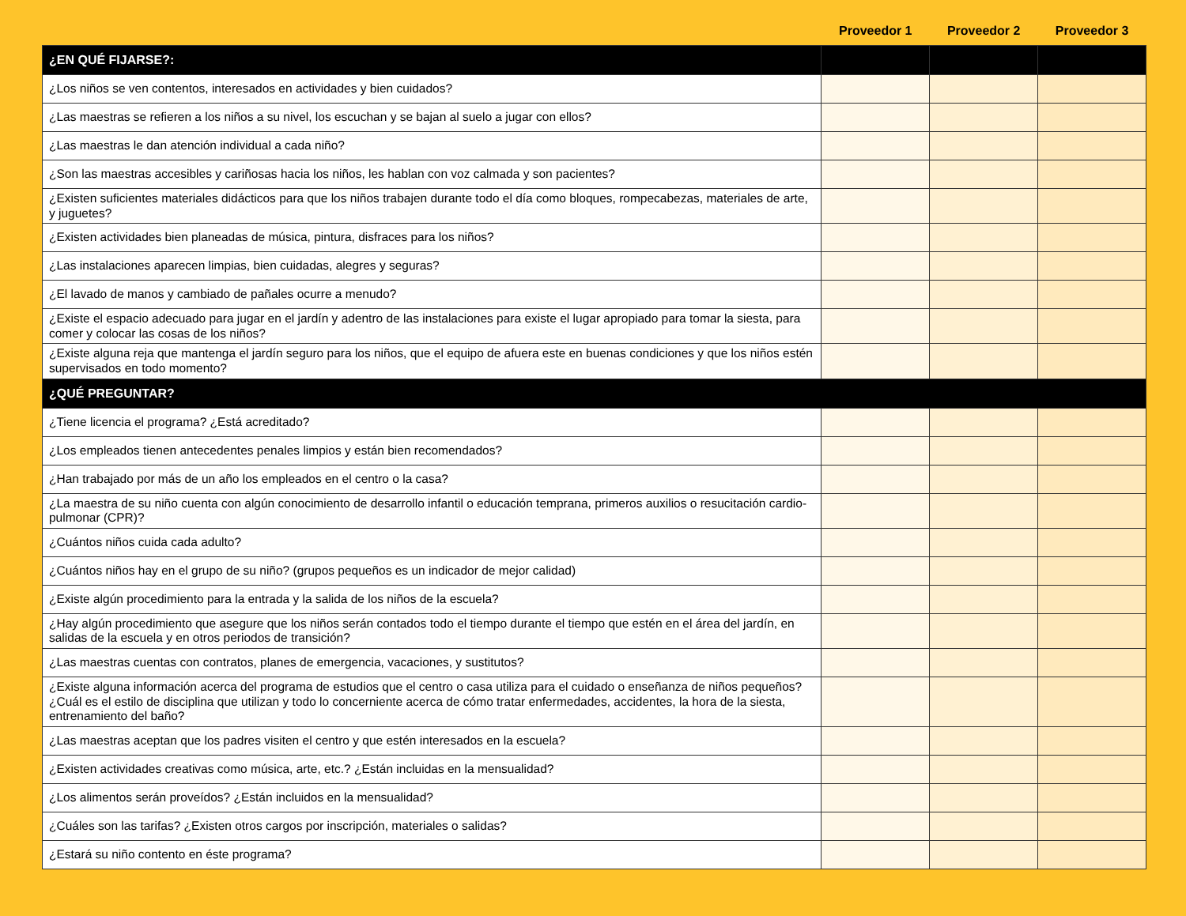| | Proveedor 1 | Proveedor 2 | Proveedor 3 |
| --- | --- | --- | --- |
| ¿EN QUÉ FIJARSE?: | | | |
| ¿Los niños se ven contentos, interesados en actividades y bien cuidados? | | | |
| ¿Las maestras se refieren a los niños a su nivel, los escuchan y se bajan al suelo a jugar con ellos? | | | |
| ¿Las maestras le dan atención individual a cada niño? | | | |
| ¿Son las maestras accesibles y cariñosas hacia los niños, les hablan con voz calmada y son pacientes? | | | |
| ¿Existen suficientes materiales didácticos para que los niños trabajen durante todo el día como bloques, rompecabezas, materiales de arte, y juguetes? | | | |
| ¿Existen actividades bien planeadas de música, pintura, disfraces para los niños? | | | |
| ¿Las instalaciones aparecen limpias, bien cuidadas, alegres y seguras? | | | |
| ¿El lavado de manos y cambiado de pañales ocurre a menudo? | | | |
| ¿Existe el espacio adecuado para jugar en el jardín y adentro de las instalaciones para existe el lugar apropiado para tomar la siesta, para comer y colocar las cosas de los niños? | | | |
| ¿Existe alguna reja que mantenga el jardín seguro para los niños, que el equipo de afuera este en buenas condiciones y que los niños estén supervisados en todo momento? | | | |
| ¿QUÉ PREGUNTAR? | | | |
| ¿Tiene licencia el programa? ¿Está acreditado? | | | |
| ¿Los empleados tienen antecedentes penales limpios y están bien recomendados? | | | |
| ¿Han trabajado por más de un año los empleados en el centro o la casa? | | | |
| ¿La maestra de su niño cuenta con algún conocimiento de desarrollo infantil o educación temprana, primeros auxilios o resucitación cardio-pulmonar (CPR)? | | | |
| ¿Cuántos niños cuida cada adulto? | | | |
| ¿Cuántos niños hay en el grupo de su niño? (grupos pequeños es un indicador de mejor calidad) | | | |
| ¿Existe algún procedimiento para la entrada y la salida de los niños de la escuela? | | | |
| ¿Hay algún procedimiento que asegure que los niños serán contados todo el tiempo durante el tiempo que estén en el área del jardín, en salidas de la escuela y en otros periodos de transición? | | | |
| ¿Las maestras cuentas con contratos, planes de emergencia, vacaciones, y sustitutos? | | | |
| ¿Existe alguna información acerca del programa de estudios que el centro o casa utiliza para el cuidado o enseñanza de niños pequeños? ¿Cuál es el estilo de disciplina que utilizan y todo lo concerniente acerca de cómo tratar enfermedades, accidentes, la hora de la siesta, entrenamiento del baño? | | | |
| ¿Las maestras aceptan que los padres visiten el centro y que estén interesados en la escuela? | | | |
| ¿Existen actividades creativas como música, arte, etc.? ¿Están incluidas en la mensualidad? | | | |
| ¿Los alimentos serán proveídos? ¿Están incluidos en la mensualidad? | | | |
| ¿Cuáles son las tarifas? ¿Existen otros cargos por inscripción, materiales o salidas? | | | |
| ¿Estará su niño contento en éste programa? | | | |